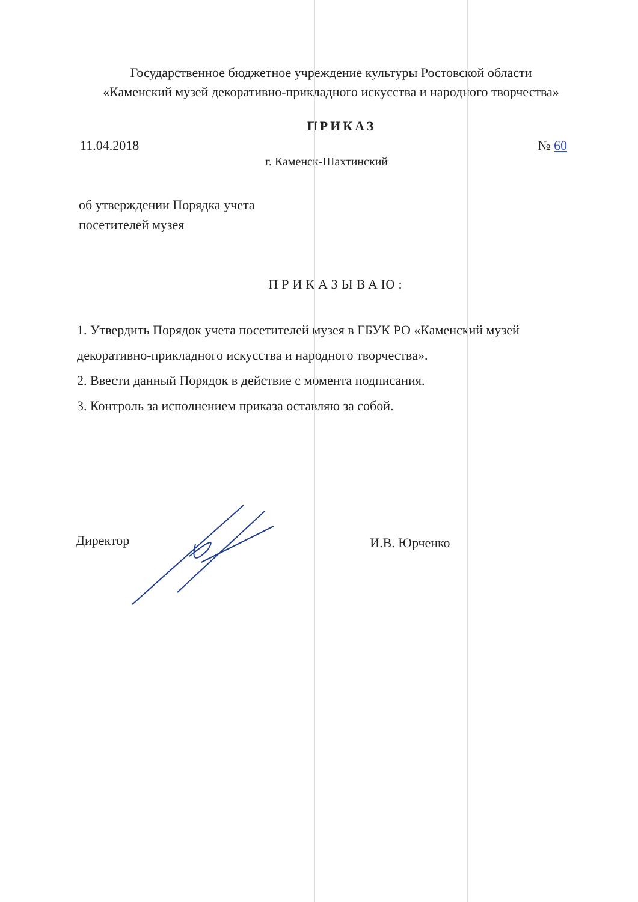Государственное бюджетное учреждение культуры Ростовской области
«Каменский музей декоративно-прикладного искусства и народного творчества»
ПРИКАЗ
11.04.2018 № 60
г. Каменск-Шахтинский
об утверждении Порядка учета
посетителей музея
ПРИКАЗЫВАЮ:
1. Утвердить Порядок учета посетителей музея в ГБУК РО «Каменский музей декоративно-прикладного искусства и народного творчества».
2. Ввести данный Порядок в действие с момента подписания.
3. Контроль за исполнением приказа оставляю за собой.
Директор И.В. Юрченко